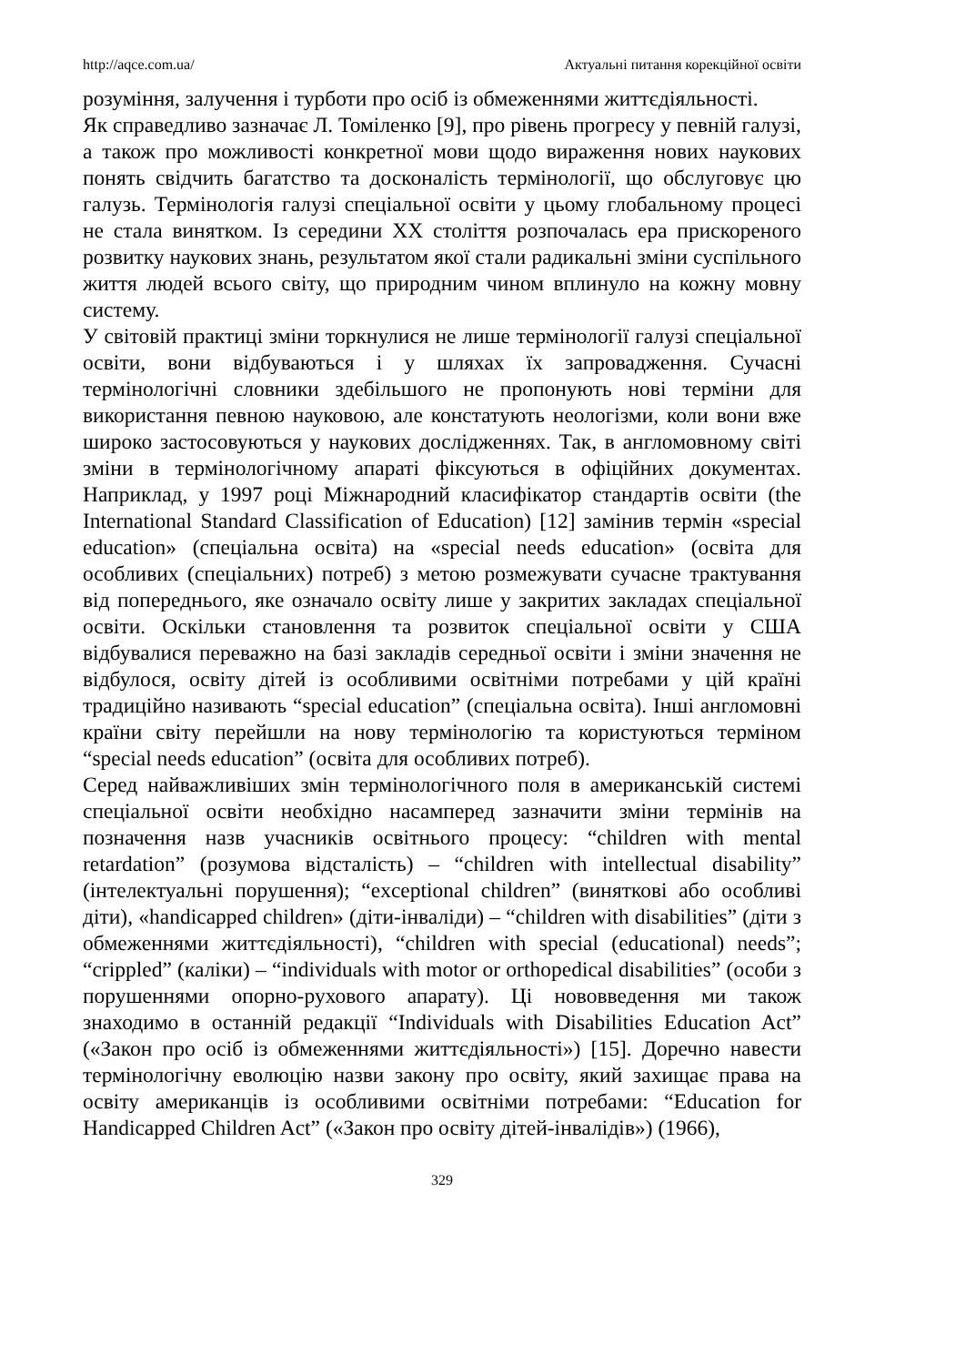http://aqce.com.ua/ Актуальні питання корекційної освіти
розуміння, залучення і турботи про осіб із обмеженнями життєдіяльності.
Як справедливо зазначає Л. Томіленко [9], про рівень прогресу у певній галузі, а також про можливості конкретної мови щодо вираження нових наукових понять свідчить багатство та досконалість термінології, що обслуговує цю галузь. Термінологія галузі спеціальної освіти у цьому глобальному процесі не стала винятком. Із середини ХХ століття розпочалась ера прискореного розвитку наукових знань, результатом якої стали радикальні зміни суспільного життя людей всього світу, що природним чином вплинуло на кожну мовну систему.
У світовій практиці зміни торкнулися не лише термінології галузі спеціальної освіти, вони відбуваються і у шляхах їх запровадження. Сучасні термінологічні словники здебільшого не пропонують нові терміни для використання певною науковою, але констатують неологізми, коли вони вже широко застосовуються у наукових дослідженнях. Так, в англомовному світі зміни в термінологічному апараті фіксуються в офіційних документах. Наприклад, у 1997 році Міжнародний класифікатор стандартів освіти (the International Standard Classification of Education) [12] замінив термін «special education» (спеціальна освіта) на «special needs education» (освіта для особливих (спеціальних) потреб) з метою розмежувати сучасне трактування від попереднього, яке означало освіту лише у закритих закладах спеціальної освіти. Оскільки становлення та розвиток спеціальної освіти у США відбувалися переважно на базі закладів середньої освіти і зміни значення не відбулося, освіту дітей із особливими освітніми потребами у цій країні традиційно називають “special education” (спеціальна освіта). Інші англомовні країни світу перейшли на нову термінологію та користуються терміном “special needs education” (освіта для особливих потреб).
Серед найважливіших змін термінологічного поля в американській системі спеціальної освіти необхідно насамперед зазначити зміни термінів на позначення назв учасників освітнього процесу: “children with mental retardation” (розумова відсталість) – “children with intellectual disability” (інтелектуальні порушення); “exceptional children” (виняткові або особливі діти), «handicapped children» (діти-інваліди) – “children with disabilities” (діти з обмеженнями життєдіяльності), “children with special (educational) needs”; “crippled” (каліки) – “individuals with motor or orthopedical disabilities” (особи з порушеннями опорно-рухового апарату). Ці нововведення ми також знаходимо в останній редакції “Individuals with Disabilities Education Act” («Закон про осіб із обмеженнями життєдіяльності») [15]. Доречно навести термінологічну еволюцію назви закону про освіту, який захищає права на освіту американців із особливими освітніми потребами: “Education for Handicapped Children Act” («Закон про освіту дітей-інвалідів») (1966),
329